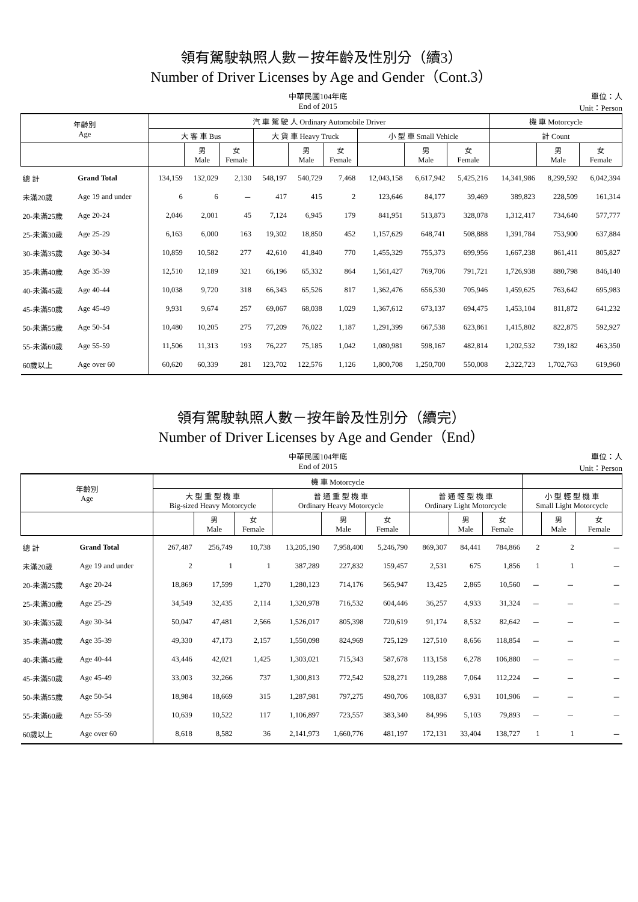領有駕駛執照人數－按年齡及性別分（續3）
Number of Driver Licenses by Age and Gender（Cont.3）
中華民國104年底
End of 2015
單位：人
Unit：Person
| 年齡別 Age | | 汽 車 駕 駛 人 Ordinary Automobile Driver | | | | | | | | | 機 車 Motorcycle | | |
| --- | --- | --- | --- | --- | --- | --- | --- | --- | --- | --- | --- | --- | --- |
| | | 大 客 車 Bus | | | 大 貨 車 Heavy Truck | | | 小 型 車 Small Vehicle | | | 計 Count | | |
| | | | 男 Male | 女 Female | | 男 Male | 女 Female | | 男 Male | 女 Female | | 男 Male | 女 Female |
| 總 計 | Grand Total | 134,159 | 132,029 | 2,130 | 548,197 | 540,729 | 7,468 | 12,043,158 | 6,617,942 | 5,425,216 | 14,341,986 | 8,299,592 | 6,042,394 |
| 未滿20歲 | Age 19 and under | 6 | 6 | － | 417 | 415 | 2 | 123,646 | 84,177 | 39,469 | 389,823 | 228,509 | 161,314 |
| 20-未滿25歲 | Age 20-24 | 2,046 | 2,001 | 45 | 7,124 | 6,945 | 179 | 841,951 | 513,873 | 328,078 | 1,312,417 | 734,640 | 577,777 |
| 25-未滿30歲 | Age 25-29 | 6,163 | 6,000 | 163 | 19,302 | 18,850 | 452 | 1,157,629 | 648,741 | 508,888 | 1,391,784 | 753,900 | 637,884 |
| 30-未滿35歲 | Age 30-34 | 10,859 | 10,582 | 277 | 42,610 | 41,840 | 770 | 1,455,329 | 755,373 | 699,956 | 1,667,238 | 861,411 | 805,827 |
| 35-未滿40歲 | Age 35-39 | 12,510 | 12,189 | 321 | 66,196 | 65,332 | 864 | 1,561,427 | 769,706 | 791,721 | 1,726,938 | 880,798 | 846,140 |
| 40-未滿45歲 | Age 40-44 | 10,038 | 9,720 | 318 | 66,343 | 65,526 | 817 | 1,362,476 | 656,530 | 705,946 | 1,459,625 | 763,642 | 695,983 |
| 45-未滿50歲 | Age 45-49 | 9,931 | 9,674 | 257 | 69,067 | 68,038 | 1,029 | 1,367,612 | 673,137 | 694,475 | 1,453,104 | 811,872 | 641,232 |
| 50-未滿55歲 | Age 50-54 | 10,480 | 10,205 | 275 | 77,209 | 76,022 | 1,187 | 1,291,399 | 667,538 | 623,861 | 1,415,802 | 822,875 | 592,927 |
| 55-未滿60歲 | Age 55-59 | 11,506 | 11,313 | 193 | 76,227 | 75,185 | 1,042 | 1,080,981 | 598,167 | 482,814 | 1,202,532 | 739,182 | 463,350 |
| 60歲以上 | Age over 60 | 60,620 | 60,339 | 281 | 123,702 | 122,576 | 1,126 | 1,800,708 | 1,250,700 | 550,008 | 2,322,723 | 1,702,763 | 619,960 |
領有駕駛執照人數－按年齡及性別分（續完）
Number of Driver Licenses by Age and Gender（End）
中華民國104年底
End of 2015
單位：人
Unit：Person
| 年齡別 Age | | 機 車 Motorcycle | | | | | | | | | | | |
| --- | --- | --- | --- | --- | --- | --- | --- | --- | --- | --- | --- | --- | --- |
| | | 大 型 重 型 機 車 Big-sized Heavy Motorcycle | | | 普 通 重 型 機 車 Ordinary Heavy Motorcycle | | | 普 通 輕 型 機 車 Ordinary Light Motorcycle | | | 小 型 輕 型 機 車 Small Light Motorcycle | | |
| | | | 男 Male | 女 Female | | 男 Male | 女 Female | | 男 Male | 女 Female | | 男 Male | 女 Female |
| 總 計 | Grand Total | 267,487 | 256,749 | 10,738 | 13,205,190 | 7,958,400 | 5,246,790 | 869,307 | 84,441 | 784,866 | 2 | 2 | － |
| 未滿20歲 | Age 19 and under | 2 | 1 | 1 | 387,289 | 227,832 | 159,457 | 2,531 | 675 | 1,856 | 1 | 1 | － |
| 20-未滿25歲 | Age 20-24 | 18,869 | 17,599 | 1,270 | 1,280,123 | 714,176 | 565,947 | 13,425 | 2,865 | 10,560 | － | － | － |
| 25-未滿30歲 | Age 25-29 | 34,549 | 32,435 | 2,114 | 1,320,978 | 716,532 | 604,446 | 36,257 | 4,933 | 31,324 | － | － | － |
| 30-未滿35歲 | Age 30-34 | 50,047 | 47,481 | 2,566 | 1,526,017 | 805,398 | 720,619 | 91,174 | 8,532 | 82,642 | － | － | － |
| 35-未滿40歲 | Age 35-39 | 49,330 | 47,173 | 2,157 | 1,550,098 | 824,969 | 725,129 | 127,510 | 8,656 | 118,854 | － | － | － |
| 40-未滿45歲 | Age 40-44 | 43,446 | 42,021 | 1,425 | 1,303,021 | 715,343 | 587,678 | 113,158 | 6,278 | 106,880 | － | － | － |
| 45-未滿50歲 | Age 45-49 | 33,003 | 32,266 | 737 | 1,300,813 | 772,542 | 528,271 | 119,288 | 7,064 | 112,224 | － | － | － |
| 50-未滿55歲 | Age 50-54 | 18,984 | 18,669 | 315 | 1,287,981 | 797,275 | 490,706 | 108,837 | 6,931 | 101,906 | － | － | － |
| 55-未滿60歲 | Age 55-59 | 10,639 | 10,522 | 117 | 1,106,897 | 723,557 | 383,340 | 84,996 | 5,103 | 79,893 | － | － | － |
| 60歲以上 | Age over 60 | 8,618 | 8,582 | 36 | 2,141,973 | 1,660,776 | 481,197 | 172,131 | 33,404 | 138,727 | 1 | 1 | － |